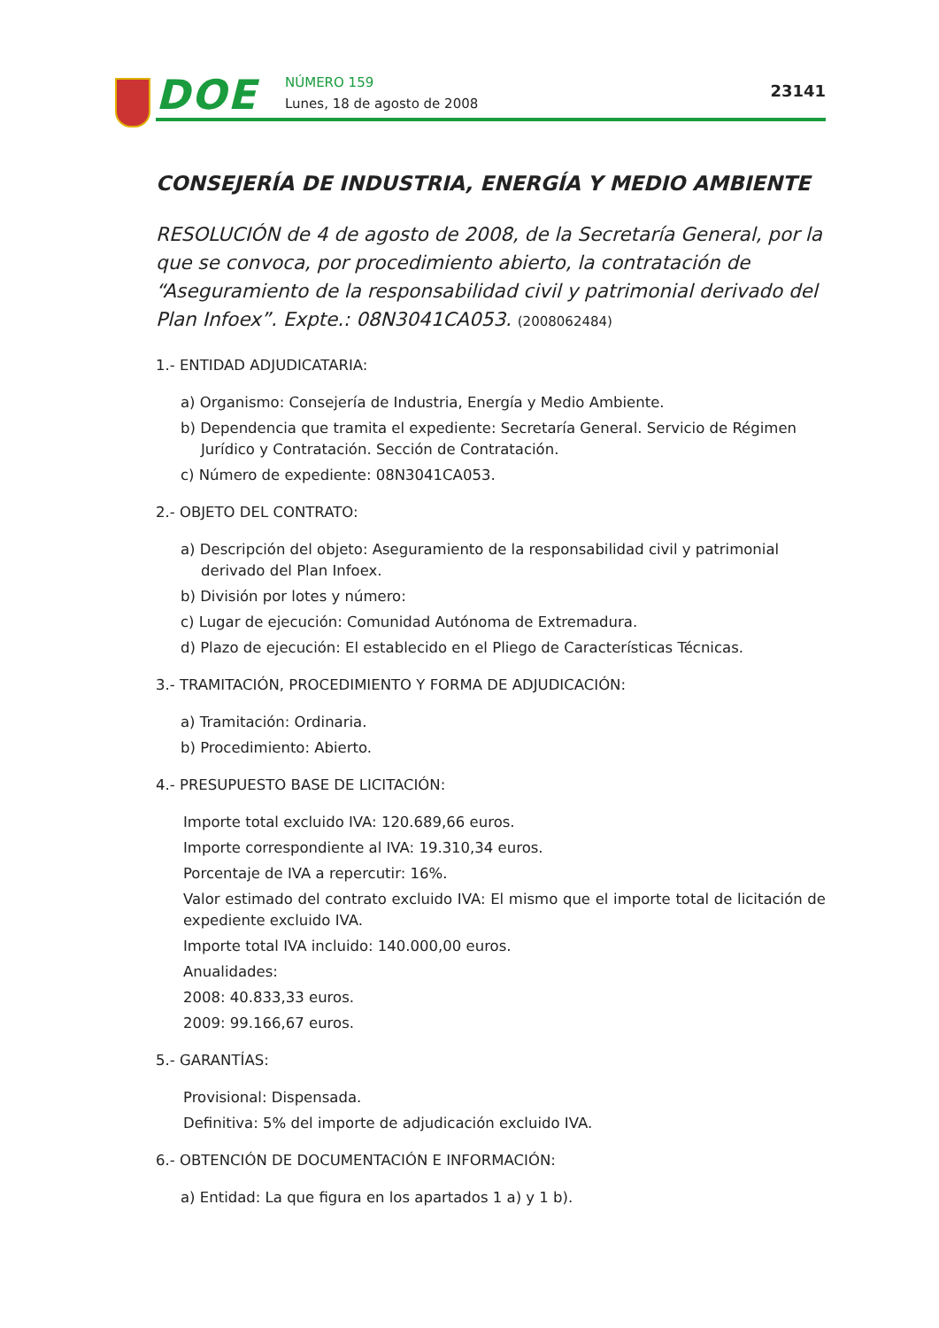DOE NÚMERO 159
Lunes, 18 de agosto de 2008
23141
CONSEJERÍA DE INDUSTRIA, ENERGÍA Y MEDIO AMBIENTE
RESOLUCIÓN de 4 de agosto de 2008, de la Secretaría General, por la que se convoca, por procedimiento abierto, la contratación de “Aseguramiento de la responsabilidad civil y patrimonial derivado del Plan Infoex”. Expte.: 08N3041CA053. (2008062484)
1.- ENTIDAD ADJUDICATARIA:
a) Organismo: Consejería de Industria, Energía y Medio Ambiente.
b) Dependencia que tramita el expediente: Secretaría General. Servicio de Régimen Jurídico y Contratación. Sección de Contratación.
c) Número de expediente: 08N3041CA053.
2.- OBJETO DEL CONTRATO:
a) Descripción del objeto: Aseguramiento de la responsabilidad civil y patrimonial derivado del Plan Infoex.
b) División por lotes y número:
c) Lugar de ejecución: Comunidad Autónoma de Extremadura.
d) Plazo de ejecución: El establecido en el Pliego de Características Técnicas.
3.- TRAMITACIÓN, PROCEDIMIENTO Y FORMA DE ADJUDICACIÓN:
a) Tramitación: Ordinaria.
b) Procedimiento: Abierto.
4.- PRESUPUESTO BASE DE LICITACIÓN:
Importe total excluido IVA: 120.689,66 euros.
Importe correspondiente al IVA: 19.310,34 euros.
Porcentaje de IVA a repercutir: 16%.
Valor estimado del contrato excluido IVA: El mismo que el importe total de licitación de expediente excluido IVA.
Importe total IVA incluido: 140.000,00 euros.
Anualidades:
2008: 40.833,33 euros.
2009: 99.166,67 euros.
5.- GARANTÍAS:
Provisional: Dispensada.
Definitiva: 5% del importe de adjudicación excluido IVA.
6.- OBTENCIÓN DE DOCUMENTACIÓN E INFORMACIÓN:
a) Entidad: La que figura en los apartados 1 a) y 1 b).